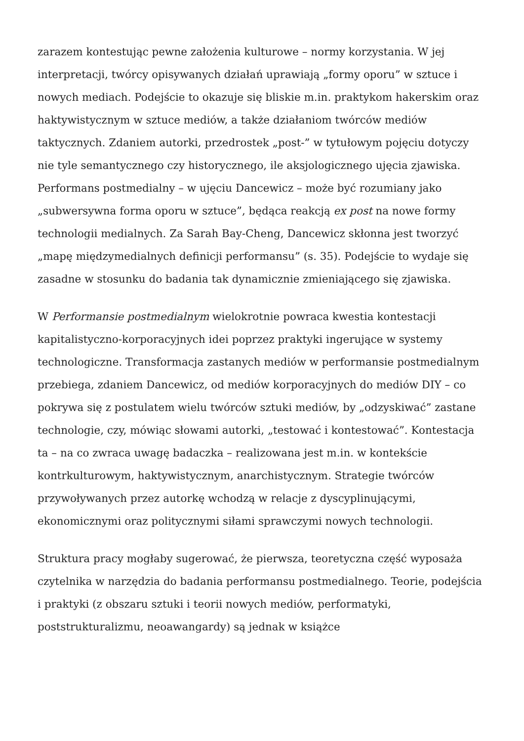zarazem kontestując pewne założenia kulturowe – normy korzystania. W jej interpretacji, twórcy opisywanych działań uprawiają „formy oporu” w sztuce i nowych mediach. Podejście to okazuje się bliskie m.in. praktykom hakerskim oraz haktywistycznym w sztuce mediów, a także działaniom twórców mediów taktycznych. Zdaniem autorki, przedrostek „post-” w tytułowym pojęciu dotyczy nie tyle semantycznego czy historycznego, ile aksjologicznego ujęcia zjawiska. Performans postmedialny – w ujęciu Dancewicz – może być rozumiany jako „subwersywna forma oporu w sztuce”, będąca reakcją ex post na nowe formy technologii medialnych. Za Sarah Bay-Cheng, Dancewicz skłonna jest tworzyć „mapę międzymedialnych definicji performansu” (s. 35). Podejście to wydaje się zasadne w stosunku do badania tak dynamicznie zmieniającego się zjawiska.
W Performansie postmedialnym wielokrotnie powraca kwestia kontestacji kapitalistyczno-korporacyjnych idei poprzez praktyki ingerujące w systemy technologiczne. Transformacja zastanych mediów w performansie postmedialnym przebiega, zdaniem Dancewicz, od mediów korporacyjnych do mediów DIY – co pokrywa się z postulatem wielu twórców sztuki mediów, by „odzyskiwać” zastane technologie, czy, mówiąc słowami autorki, „testować i kontestować”. Kontestacja ta – na co zwraca uwagę badaczka – realizowana jest m.in. w kontekście kontrkulturowym, haktywistycznym, anarchistycznym. Strategie twórców przywoływanych przez autorkę wchodzą w relacje z dyscyplinującymi, ekonomicznymi oraz politycznymi siłami sprawczymi nowych technologii.
Struktura pracy mogłaby sugerować, że pierwsza, teoretyczna część wyposaża czytelnika w narzędzia do badania performansu postmedialnego. Teorie, podejścia i praktyki (z obszaru sztuki i teorii nowych mediów, performatyki, poststrukturalizmu, neoawangardy) są jednak w książce